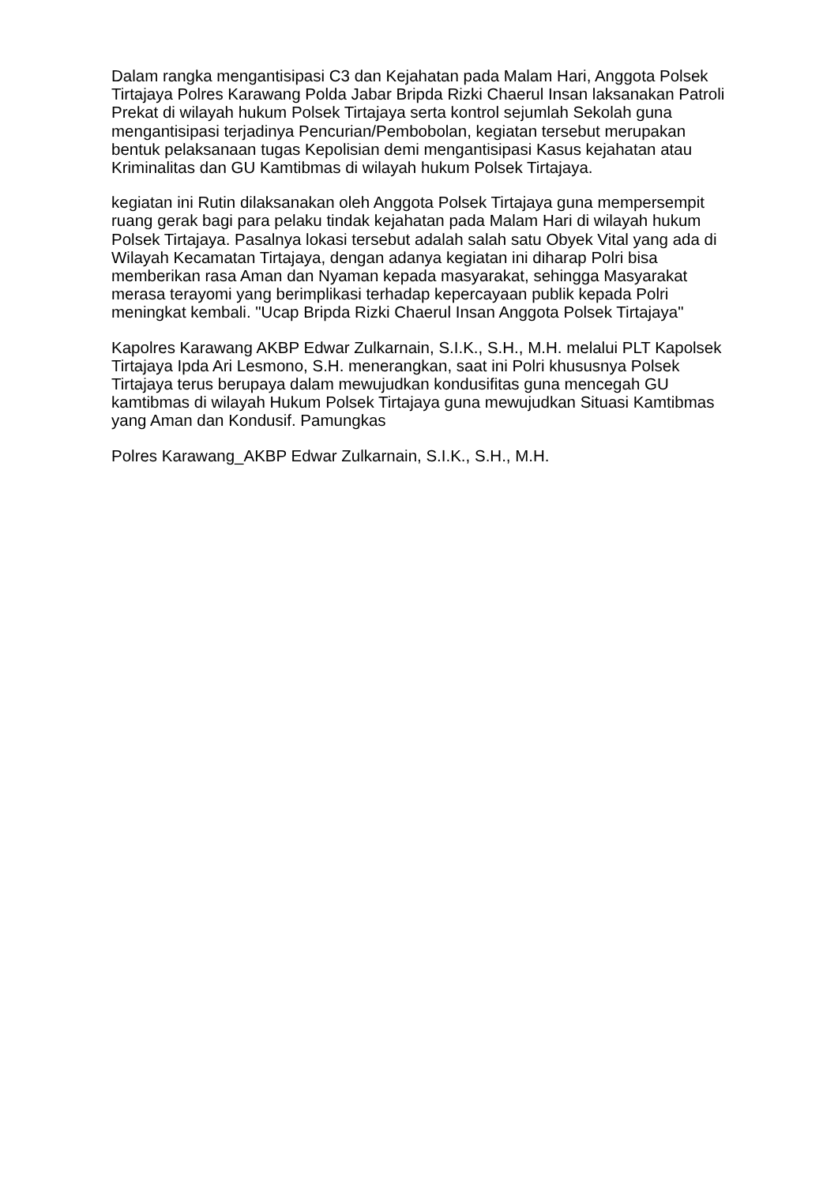Dalam rangka mengantisipasi C3 dan Kejahatan pada Malam Hari, Anggota Polsek Tirtajaya Polres Karawang Polda Jabar Bripda Rizki Chaerul Insan laksanakan Patroli Prekat di wilayah hukum Polsek Tirtajaya serta kontrol sejumlah Sekolah guna mengantisipasi terjadinya Pencurian/Pembobolan, kegiatan tersebut merupakan bentuk pelaksanaan tugas Kepolisian demi mengantisipasi Kasus kejahatan atau Kriminalitas dan GU Kamtibmas di wilayah hukum Polsek Tirtajaya.
kegiatan ini Rutin dilaksanakan oleh Anggota Polsek Tirtajaya guna mempersempit ruang gerak bagi para pelaku tindak kejahatan pada Malam Hari di wilayah hukum Polsek Tirtajaya. Pasalnya lokasi tersebut adalah salah satu Obyek Vital yang ada di Wilayah Kecamatan Tirtajaya, dengan adanya kegiatan ini diharap Polri bisa memberikan rasa Aman dan Nyaman kepada masyarakat, sehingga Masyarakat merasa terayomi yang berimplikasi terhadap kepercayaan publik kepada Polri meningkat kembali. "Ucap Bripda Rizki Chaerul Insan Anggota Polsek Tirtajaya"
Kapolres Karawang AKBP Edwar Zulkarnain, S.I.K., S.H., M.H. melalui PLT Kapolsek Tirtajaya Ipda Ari Lesmono, S.H. menerangkan, saat ini Polri khususnya Polsek Tirtajaya terus berupaya dalam mewujudkan kondusifitas guna mencegah GU kamtibmas di wilayah Hukum Polsek Tirtajaya guna mewujudkan Situasi Kamtibmas yang Aman dan Kondusif. Pamungkas
Polres Karawang_AKBP Edwar Zulkarnain, S.I.K., S.H., M.H.